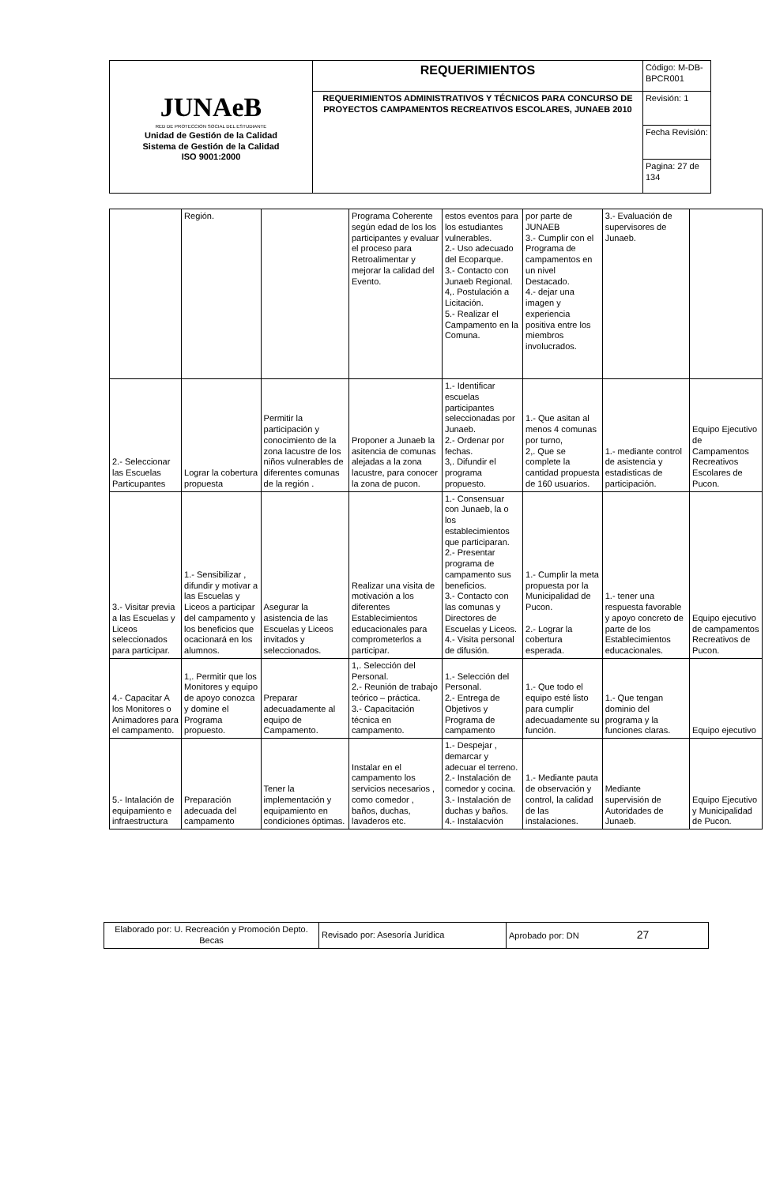| JUNAeB RED DE PROTECCION SOCIAL DEL ESTUDIANTE Unidad de Gestión de la Calidad Sistema de Gestión de la Calidad ISO 9001:2000 | REQUERIMIENTOS | Código: M-DB-BPCR001 |
| | REQUERIMIENTOS ADMINISTRATIVOS Y TÉCNICOS PARA CONCURSO DE PROYECTOS CAMPAMENTOS RECREATIVOS ESCOLARES, JUNAEB 2010 | Revisión: 1 |
| | | Fecha Revisión: |
| | | Pagina: 27 de 134 |
| | Región. | | Programa Coherente según edad de los los participantes y evaluar el proceso para Retroalimentar y mejorar la calidad del Evento. | estos eventos para los estudiantes vulnerables. 2.- Uso adecuado del Ecoparque. 3.- Contacto con Junaeb Regional. 4,. Postulación a Licitación. 5.- Realizar el Campamento en la Comuna. | por parte de JUNAEB 3.- Cumplir con el Programa de campamentos en un nivel Destacado. 4.- dejar una imagen y experiencia positiva entre los miembros involucrados. | 3.- Evaluación de supervisores de Junaeb. | |
| 2.- Seleccionar las Escuelas Particupantes | Lograr la cobertura propuesta | Permitir la participación y conocimiento de la zona lacustre de los niños vulnerables de diferentes comunas de la región . | Proponer a Junaeb la asitencia de comunas alejadas a la zona lacustre, para conocer la zona de pucon. | 1.- Identificar escuelas participantes seleccionadas por Junaeb. 2.- Ordenar por fechas. 3,. Difundir el programa propuesto. | 1.- Que asitan al menos 4 comunas por turno, 2,. Que se complete la cantidad propuesta de 160 usuarios. | 1.- mediante control de asistencia y estadisticas de participación. | Equipo Ejecutivo de Campamentos Recreativos Escolares de Pucon. |
| 3.- Visitar previa a las Escuelas y Liceos seleccionados para participar. | 1.- Sensibilizar , difundir y motivar a las Escuelas y Liceos a participar del campamento y los beneficios que ocacionará en los alumnos. | Asegurar la asistencia de las Escuelas y Liceos invitados y seleccionados. | Realizar una visita de motivación a los diferentes Establecimientos educacionales para comprometerlos a participar. | 1.- Consensuar con Junaeb, la o los establecimientos que participaran. 2.- Presentar programa de campamento sus beneficios. 3.- Contacto con las comunas y Directores de Escuelas y Liceos. 4.- Visita personal de difusión. | 1.- Cumplir la meta propuesta por la Municipalidad de Pucon. 2.- Lograr la cobertura esperada. | 1.- tener una respuesta favorable y apoyo concreto de parte de los Establecimientos educacionales. | Equipo ejecutivo de campamentos Recreativos de Pucon. |
| 4.- Capacitar A los Monitores o Animadores para el campamento. | 1,. Permitir que los Monitores y equipo de apoyo conozca y domine el Programa propuesto. | Preparar adecuadamente al equipo de Campamento. | 1,. Selección del Personal. 2.- Reunión de trabajo teórico – práctica. 3.- Capacitación técnica en campamento. | 1.- Selección del Personal. 2.- Entrega de Objetivos y Programa de campamento | 1.- Que todo el equipo esté listo para cumplir adecuadamente su función. | 1.- Que tengan dominio del programa y la funciones claras. | Equipo ejecutivo |
| 5.- Intalación de equipamiento e infraestructura | Preparación adecuada del campamento | Tener la implementación y equipamiento en condiciones óptimas. | Instalar en el campamento los servicios necesarios , como comedor , baños, duchas, lavaderos etc. | 1.- Despejar , demarcar y adecuar el terreno. 2.- Instalación de comedor y cocina. 3.- Instalación de duchas y baños. 4.- Instalacvión | 1.- Mediante pauta de observación y control, la calidad de las instalaciones. | Mediante supervisión de Autoridades de Junaeb. | Equipo Ejecutivo y Municipalidad de Pucon. |
| Elaborado por: U. Recreación y Promoción Depto. Becas | Revisado por: Asesoría Jurídica | Aprobado por: DN 27 |